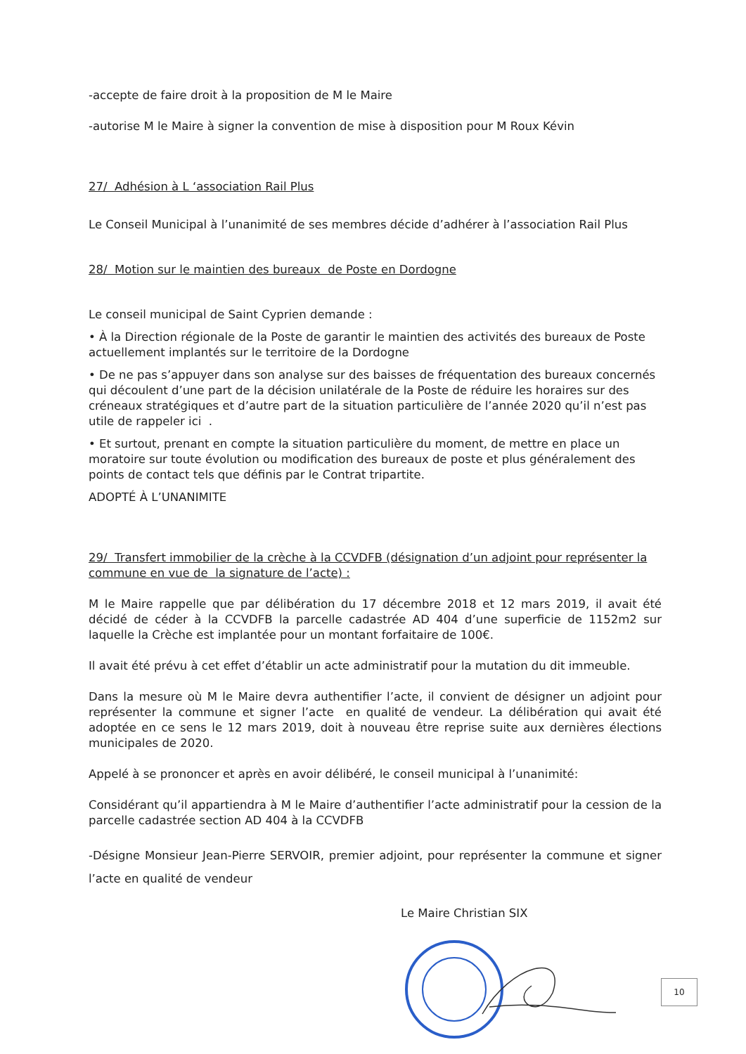-accepte de faire droit à la proposition de M le Maire
-autorise M le Maire à signer la convention de mise à disposition pour M Roux Kévin
27/ Adhésion à L ‘association Rail Plus
Le Conseil Municipal à l’unanimité de ses membres décide d’adhérer à l’association Rail Plus
28/ Motion sur le maintien des bureaux de Poste en Dordogne
Le conseil municipal de Saint Cyprien demande :
• À la Direction régionale de la Poste de garantir le maintien des activités des bureaux de Poste actuellement implantés sur le territoire de la Dordogne
• De ne pas s’appuyer dans son analyse sur des baisses de fréquentation des bureaux concernés qui découlent d’une part de la décision unilatérale de la Poste de réduire les horaires sur des créneaux stratégiques et d’autre part de la situation particulière de l’année 2020 qu’il n’est pas utile de rappeler ici .
• Et surtout, prenant en compte la situation particulière du moment, de mettre en place un moratoire sur toute évolution ou modification des bureaux de poste et plus généralement des points de contact tels que définis par le Contrat tripartite.
ADOPTÉ À L’UNANIMITE
29/ Transfert immobilier de la crèche à la CCVDFB (désignation d’un adjoint pour représenter la commune en vue de la signature de l’acte) :
M le Maire rappelle que par délibération du 17 décembre 2018 et 12 mars 2019, il avait été décidé de céder à la CCVDFB la parcelle cadastrée AD 404 d’une superficie de 1152m2 sur laquelle la Crèche est implantée pour un montant forfaitaire de 100€.
Il avait été prévu à cet effet d’établir un acte administratif pour la mutation du dit immeuble.
Dans la mesure où M le Maire devra authentifier l’acte, il convient de désigner un adjoint pour représenter la commune et signer l’acte en qualité de vendeur. La délibération qui avait été adoptée en ce sens le 12 mars 2019, doit à nouveau être reprise suite aux dernières élections municipales de 2020.
Appelé à se prononcer et après en avoir délibéré, le conseil municipal à l’unanimité:
Considérant qu’il appartiendra à M le Maire d’authentifier l’acte administratif pour la cession de la parcelle cadastrée section AD 404 à la CCVDFB
-Désigne Monsieur Jean-Pierre SERVOIR, premier adjoint, pour représenter la commune et signer l’acte en qualité de vendeur
Le Maire Christian SIX
10